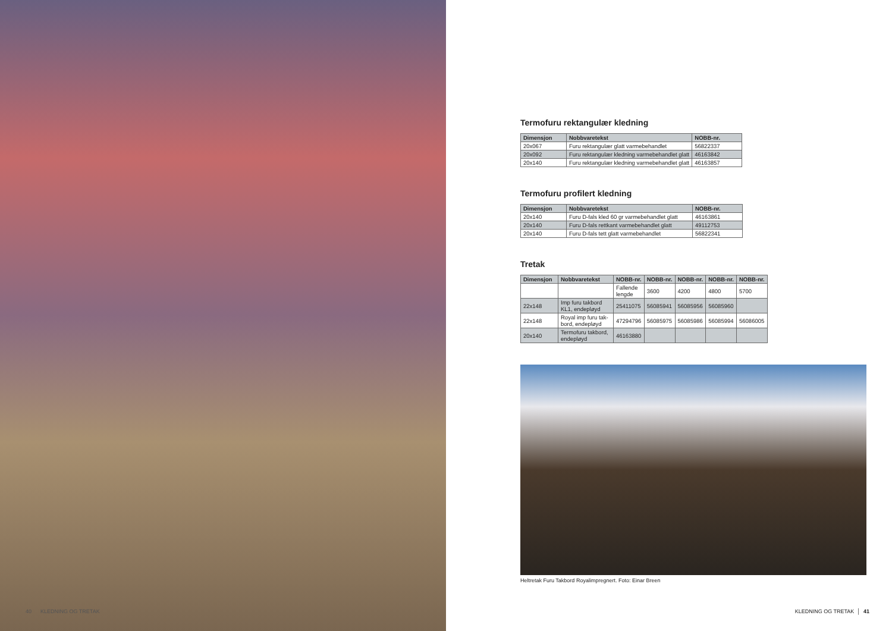40 KLEDNING OG TRETAK
Termofuru rektangulær kledning
| Dimensjon | Nobbvaretekst | NOBB-nr. |
| --- | --- | --- |
| 20x067 | Furu rektangulær glatt varmebehandlet | 56822337 |
| 20x092 | Furu rektangulær kledning varmebehandlet glatt | 46163842 |
| 20x140 | Furu rektangulær kledning varmebehandlet glatt | 46163857 |
Termofuru profilert kledning
| Dimensjon | Nobbvaretekst | NOBB-nr. |
| --- | --- | --- |
| 20x140 | Furu D-fals kled 60 gr varmebehandlet glatt | 46163861 |
| 20x140 | Furu D-fals rettkant varmebehandlet glatt | 49112753 |
| 20x140 | Furu D-fals tett glatt varmebehandlet | 56822341 |
Tretak
| Dimensjon | Nobbvaretekst | NOBB-nr. | NOBB-nr. | NOBB-nr. | NOBB-nr. | NOBB-nr. |
| --- | --- | --- | --- | --- | --- | --- |
| | | Fallende lengde | 3600 | 4200 | 4800 | 5700 |
| 22x148 | Imp furu takbord KL1, endepløyd | 25411075 | 56085941 | 56085956 | 56085960 | |
| 22x148 | Royal imp furu tak-bord, endepløyd | 47294796 | 56085975 | 56085986 | 56085994 | 56086005 |
| 20x140 | Termofuru takbord, endepløyd | 46163880 | | | | |
Heltretak Furu Takbord Royalimpregnert. Foto: Einar Breen
KLEDNING OG TRETAK │ 41